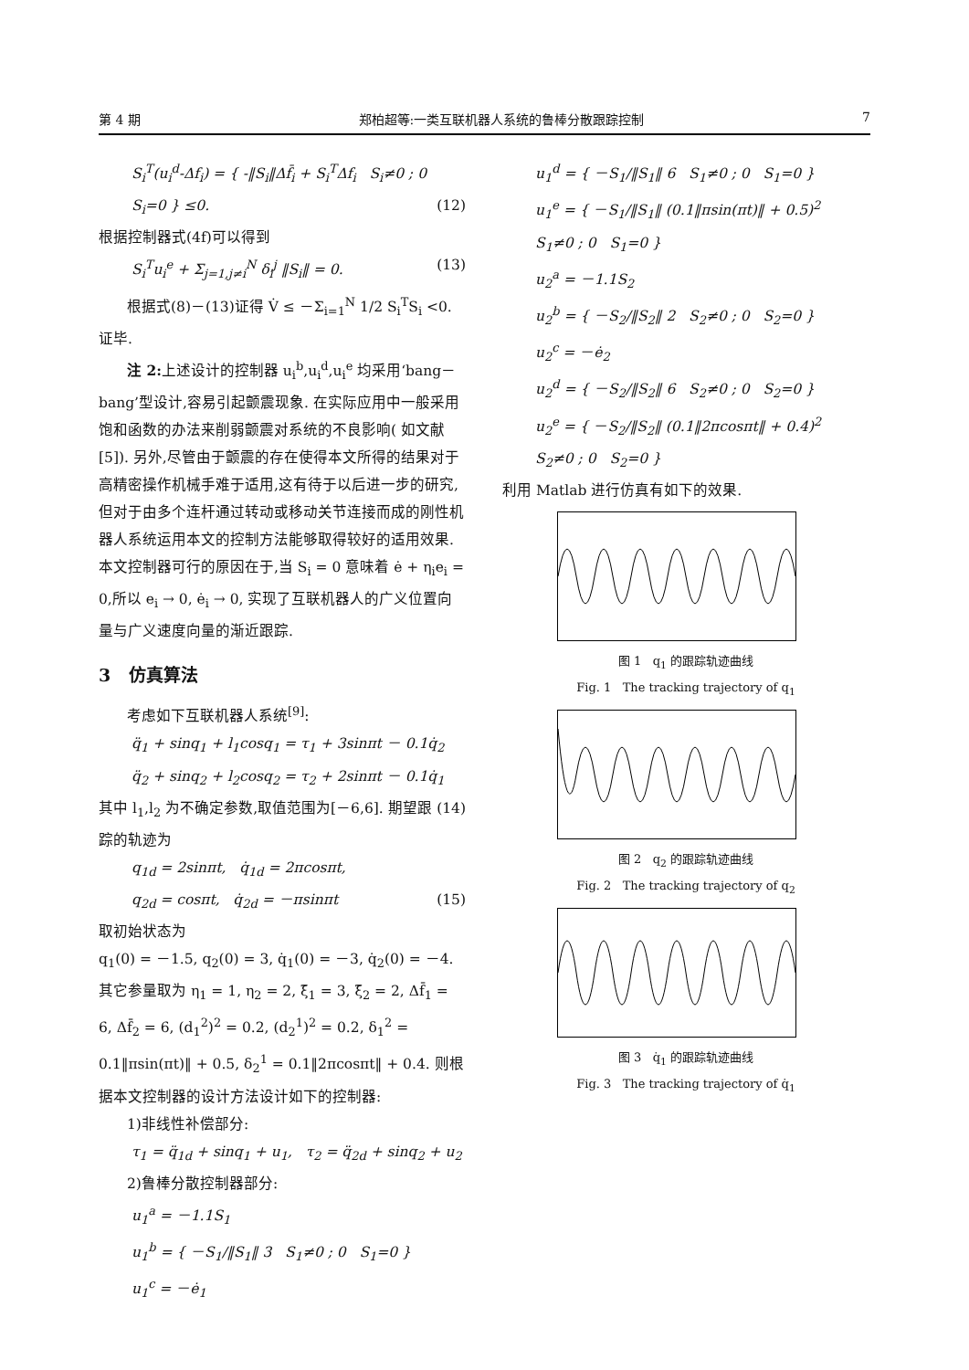第 4 期 郑柏超等:一类互联机器人系统的鲁棒分散跟踪控制 7
S<sub>i</sub><sup>T</sup>(u<sub>i</sub><sup>d</sup>-Δf<sub>i</sub>) = { -‖S<sub>i</sub>‖Δf̄<sub>i</sub> + S<sub>i</sub><sup>T</sup>Δf<sub>i</sub> S<sub>i</sub>≠0 ; 0 S<sub>i</sub>=0 } ≤0. (12)
根据控制器式(4f)可以得到
S<sub>i</sub><sup>T</sup>u<sub>i</sub><sup>e</sup> + Σ<sub>j=1,j≠i</sub><sup>N</sup> δ<sub>i</sub><sup>j</sup> ‖S<sub>i</sub>‖ = 0. (13)
根据式(8)－(13)证得 V̇ ≤ －Σ<sub>i=1</sub><sup>N</sup> 1/2 S<sub>i</sub><sup>T</sup>S<sub>i</sub> <0. 证毕.
注 2: 上述设计的控制器 u<sub>i</sub><sup>b</sup>,u<sub>i</sub><sup>d</sup>,u<sub>i</sub><sup>e</sup> 均采用‘bang－bang’型设计,容易引起颤震现象. 在实际应用中一般采用饱和函数的办法来削弱颤震对系统的不良影响( 如文献[5]). 另外,尽管由于颤震的存在使得本文所得的结果对于高精密操作机械手难于适用,这有待于以后进一步的研究,但对于由多个连杆通过转动或移动关节连接而成的刚性机器人系统运用本文的控制方法能够取得较好的适用效果. 本文控制器可行的原因在于,当 S<sub>i</sub> = 0 意味着 ė + η<sub>i</sub>e<sub>i</sub> = 0,所以 e<sub>i</sub> → 0, ė<sub>i</sub> → 0, 实现了互联机器人的广义位置向量与广义速度向量的渐近跟踪.
3 仿真算法
考虑如下互联机器人系统<sup>[9]</sup>:
q̈<sub>1</sub> + sinq<sub>1</sub> + l<sub>1</sub>cosq<sub>1</sub> = τ<sub>1</sub> + 3sinπt － 0.1q̇<sub>2</sub>
q̈<sub>2</sub> + sinq<sub>2</sub> + l<sub>2</sub>cosq<sub>2</sub> = τ<sub>2</sub> + 2sinπt － 0.1q̇<sub>1</sub> (14)
其中 l<sub>1</sub>,l<sub>2</sub> 为不确定参数,取值范围为[－6,6]. 期望跟踪的轨迹为
q<sub>1d</sub> = 2sinπt, q̇<sub>1d</sub> = 2πcosπt,
q<sub>2d</sub> = cosπt, q̇<sub>2d</sub> = －πsinπt (15)
取初始状态为
q<sub>1</sub>(0) = －1.5, q<sub>2</sub>(0) = 3, q̇<sub>1</sub>(0) = －3, q̇<sub>2</sub>(0) = －4.
其它参量取为 η<sub>1</sub> = 1, η<sub>2</sub> = 2, ξ̄<sub>1</sub> = 3, ξ̄<sub>2</sub> = 2, Δf̄<sub>1</sub> = 6, Δf̄<sub>2</sub> = 6, (d<sub>1</sub><sup>2</sup>)<sup>2</sup> = 0.2, (d<sub>2</sub><sup>1</sup>)<sup>2</sup> = 0.2, δ<sub>1</sub><sup>2</sup> = 0.1‖πsin(πt)‖ + 0.5, δ<sub>2</sub><sup>1</sup> = 0.1‖2πcosπt‖ + 0.4. 则根据本文控制器的设计方法设计如下的控制器:
1)非线性补偿部分:
τ<sub>1</sub> = q̈<sub>1d</sub> + sinq<sub>1</sub> + u<sub>1</sub>, τ<sub>2</sub> = q̈<sub>2d</sub> + sinq<sub>2</sub> + u<sub>2</sub>
2)鲁棒分散控制器部分:
u<sub>1</sub><sup>a</sup> = －1.1S<sub>1</sub>
u<sub>1</sub><sup>b</sup> = { －S<sub>1</sub>/‖S<sub>1</sub>‖ 3 S<sub>1</sub>≠0 ; 0 S<sub>1</sub>=0 }
u<sub>1</sub><sup>c</sup> = －ė<sub>1</sub>
u<sub>1</sub><sup>d</sup> = { －S<sub>1</sub>/‖S<sub>1</sub>‖ 6 S<sub>1</sub>≠0 ; 0 S<sub>1</sub>=0 }
u<sub>1</sub><sup>e</sup> = { －S<sub>1</sub>/‖S<sub>1</sub>‖ (0.1‖πsin(πt)‖ + 0.5)<sup>2</sup> S<sub>1</sub>≠0 ; 0 S<sub>1</sub>=0 }
u<sub>2</sub><sup>a</sup> = －1.1S<sub>2</sub>
u<sub>2</sub><sup>b</sup> = { －S<sub>2</sub>/‖S<sub>2</sub>‖ 2 S<sub>2</sub>≠0 ; 0 S<sub>2</sub>=0 }
u<sub>2</sub><sup>c</sup> = －ė<sub>2</sub>
u<sub>2</sub><sup>d</sup> = { －S<sub>2</sub>/‖S<sub>2</sub>‖ 6 S<sub>2</sub>≠0 ; 0 S<sub>2</sub>=0 }
u<sub>2</sub><sup>e</sup> = { －S<sub>2</sub>/‖S<sub>2</sub>‖ (0.1‖2πcosπt‖ + 0.4)<sup>2</sup> S<sub>2</sub>≠0 ; 0 S<sub>2</sub>=0 }
利用 Matlab 进行仿真有如下的效果.
图 1 q<sub>1</sub> 的跟踪轨迹曲线
Fig. 1 The tracking trajectory of q<sub>1</sub>
图 2 q<sub>2</sub> 的跟踪轨迹曲线
Fig. 2 The tracking trajectory of q<sub>2</sub>
图 3 q̇<sub>1</sub> 的跟踪轨迹曲线
Fig. 3 The tracking trajectory of q̇<sub>1</sub>